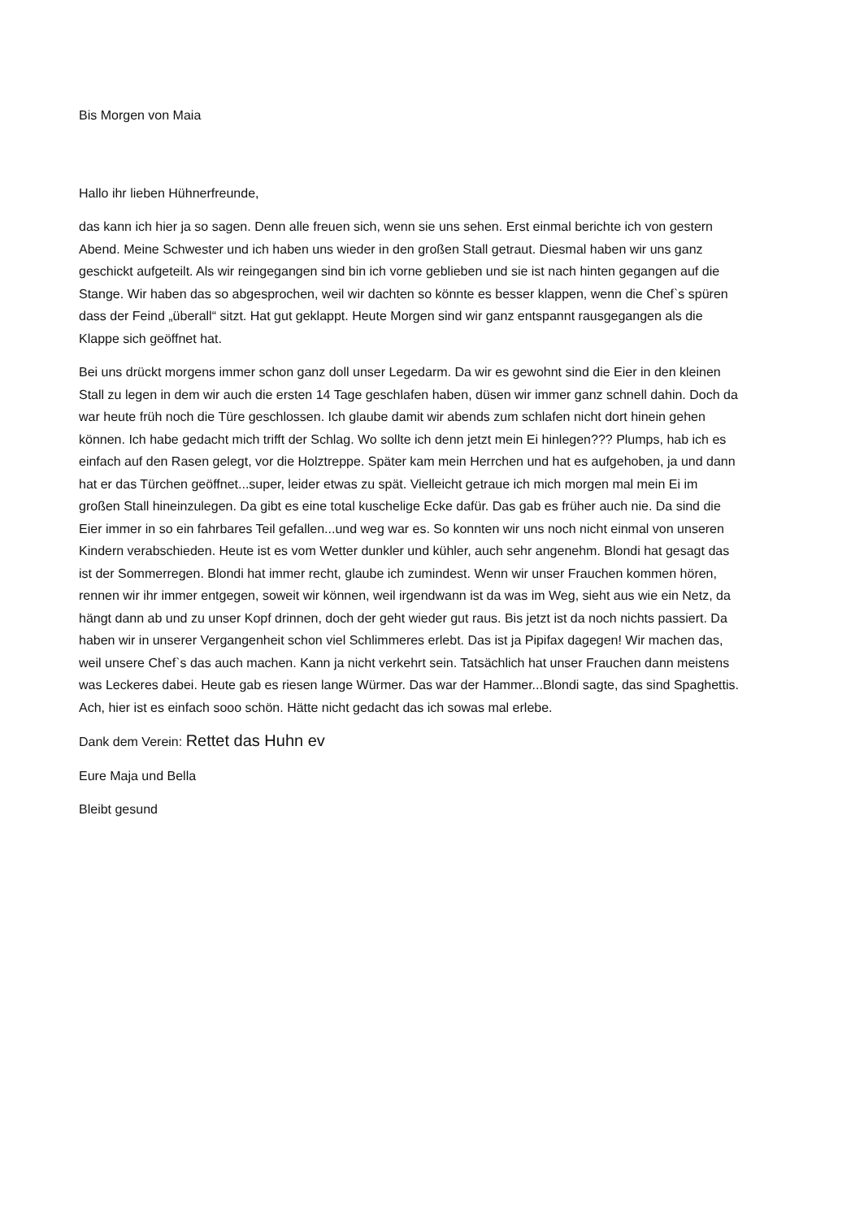Bis Morgen von Maia
Hallo ihr lieben Hühnerfreunde,
das kann ich hier ja so sagen. Denn alle freuen sich, wenn sie uns sehen. Erst einmal berichte ich von gestern Abend. Meine Schwester und ich haben uns wieder in den großen Stall getraut. Diesmal haben wir uns ganz geschickt aufgeteilt. Als wir reingegangen sind bin ich vorne geblieben und sie ist nach hinten gegangen auf die Stange. Wir haben das so abgesprochen, weil wir dachten so könnte es besser klappen, wenn die Chef`s spüren dass der Feind „überall“ sitzt. Hat gut geklappt. Heute Morgen sind wir ganz entspannt rausgegangen als die Klappe sich geöffnet hat.
Bei uns drückt morgens immer schon ganz doll unser Legedarm. Da wir es gewohnt sind die Eier in den kleinen Stall zu legen in dem wir auch die ersten 14 Tage geschlafen haben, düsen wir immer ganz schnell dahin. Doch da war heute früh noch die Türe geschlossen. Ich glaube damit wir abends zum schlafen nicht dort hinein gehen können. Ich habe gedacht mich trifft der Schlag. Wo sollte ich denn jetzt mein Ei hinlegen??? Plumps, hab ich es einfach auf den Rasen gelegt, vor die Holztreppe. Später kam mein Herrchen und hat es aufgehoben, ja und dann hat er das Türchen geöffnet...super, leider etwas zu spät. Vielleicht getraue ich mich morgen mal mein Ei im großen Stall hineinzulegen. Da gibt es eine total kuschelige Ecke dafür. Das gab es früher auch nie. Da sind die Eier immer in so ein fahrbares Teil gefallen...und weg war es. So konnten wir uns noch nicht einmal von unseren Kindern verabschieden. Heute ist es vom Wetter dunkler und kühler, auch sehr angenehm. Blondi hat gesagt das ist der Sommerregen. Blondi hat immer recht, glaube ich zumindest. Wenn wir unser Frauchen kommen hören, rennen wir ihr immer entgegen, soweit wir können, weil irgendwann ist da was im Weg, sieht aus wie ein Netz, da hängt dann ab und zu unser Kopf drinnen, doch der geht wieder gut raus. Bis jetzt ist da noch nichts passiert. Da haben wir in unserer Vergangenheit schon viel Schlimmeres erlebt. Das ist ja Pipifax dagegen! Wir machen das, weil unsere Chef`s das auch machen. Kann ja nicht verkehrt sein. Tatsächlich hat unser Frauchen dann meistens was Leckeres dabei. Heute gab es riesen lange Würmer. Das war der Hammer...Blondi sagte, das sind Spaghettis. Ach, hier ist es einfach sooo schön. Hätte nicht gedacht das ich sowas mal erlebe.
Dank dem Verein: Rettet das Huhn ev
Eure Maja und Bella
Bleibt gesund